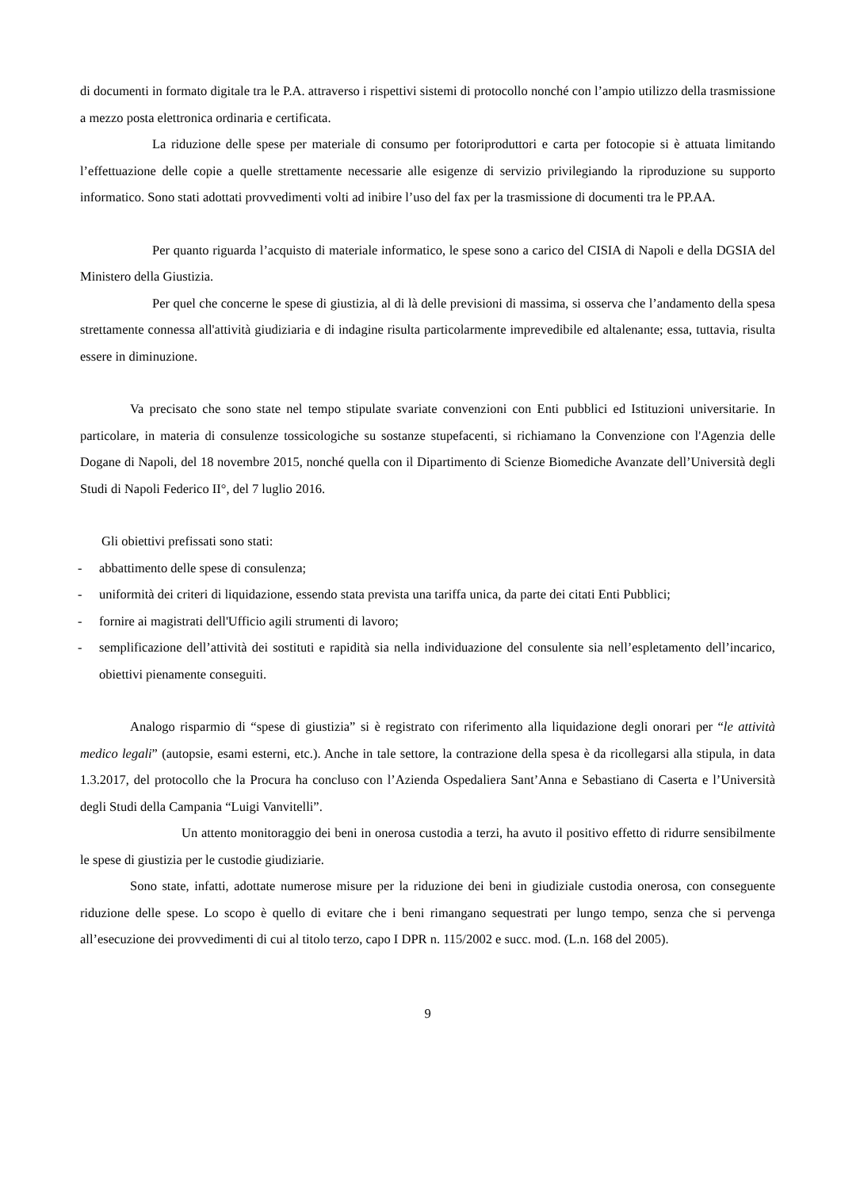di documenti in formato digitale tra le P.A. attraverso i rispettivi sistemi di protocollo nonché con l’ampio utilizzo della trasmissione a mezzo posta elettronica ordinaria e certificata.
La riduzione delle spese per materiale di consumo per fotoriproduttori e carta per fotocopie si è attuata limitando l’effettuazione delle copie a quelle strettamente necessarie alle esigenze di servizio privilegiando la riproduzione su supporto informatico. Sono stati adottati provvedimenti volti ad inibire l’uso del fax per la trasmissione di documenti tra le PP.AA.
Per quanto riguarda l’acquisto di materiale informatico, le spese sono a carico del CISIA di Napoli e della DGSIA del Ministero della Giustizia.
Per quel che concerne le spese di giustizia, al di là delle previsioni di massima, si osserva che l’andamento della spesa strettamente connessa all'attività giudiziaria e di indagine risulta particolarmente imprevedibile ed altalenante; essa, tuttavia, risulta essere in diminuzione.
Va precisato che sono state nel tempo stipulate svariate convenzioni con Enti pubblici ed Istituzioni universitarie. In particolare, in materia di consulenze tossicologiche su sostanze stupefacenti, si richiamano la Convenzione con l'Agenzia delle Dogane di Napoli, del 18 novembre 2015, nonché quella con il Dipartimento di Scienze Biomediche Avanzate dell’Università degli Studi di Napoli Federico II°, del 7 luglio 2016.
Gli obiettivi prefissati sono stati:
- abbattimento delle spese di consulenza;
- uniformità dei criteri di liquidazione, essendo stata prevista una tariffa unica, da parte dei citati Enti Pubblici;
- fornire ai magistrati dell'Ufficio agili strumenti di lavoro;
- semplificazione dell’attività dei sostituti e rapidità sia nella individuazione del consulente sia nell’espletamento dell’incarico, obiettivi pienamente conseguiti.
Analogo risparmio di “spese di giustizia” si è registrato con riferimento alla liquidazione degli onorari per “le attività medico legali” (autopsie, esami esterni, etc.). Anche in tale settore, la contrazione della spesa è da ricollegarsi alla stipula, in data 1.3.2017, del protocollo che la Procura ha concluso con l’Azienda Ospedaliera Sant’Anna e Sebastiano di Caserta e l’Università degli Studi della Campania “Luigi Vanvitelli”.
Un attento monitoraggio dei beni in onerosa custodia a terzi, ha avuto il positivo effetto di ridurre sensibilmente le spese di giustizia per le custodie giudiziarie.
Sono state, infatti, adottate numerose misure per la riduzione dei beni in giudiziale custodia onerosa, con conseguente riduzione delle spese. Lo scopo è quello di evitare che i beni rimangano sequestrati per lungo tempo, senza che si pervenga all’esecuzione dei provvedimenti di cui al titolo terzo, capo I DPR n. 115/2002 e succ. mod. (L.n. 168 del 2005).
9